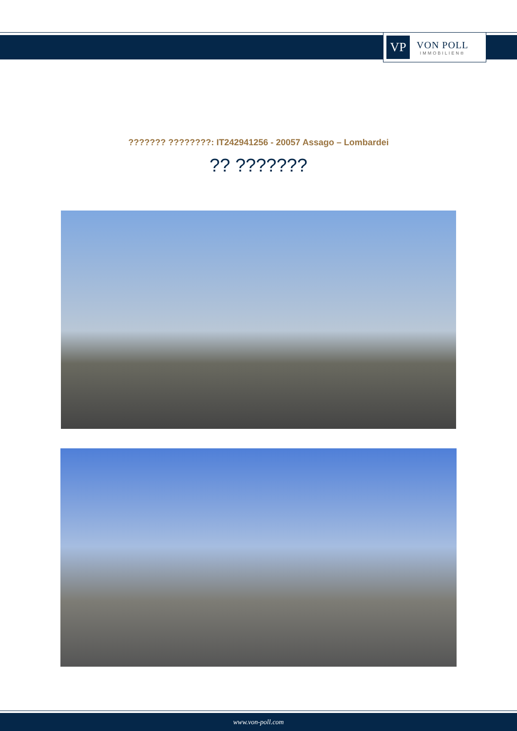VP
VON POLL
IMMOBILIEN®
??????? ????????: IT242941256 - 20057 Assago – Lombardei
?? ???????
www.von-poll.com